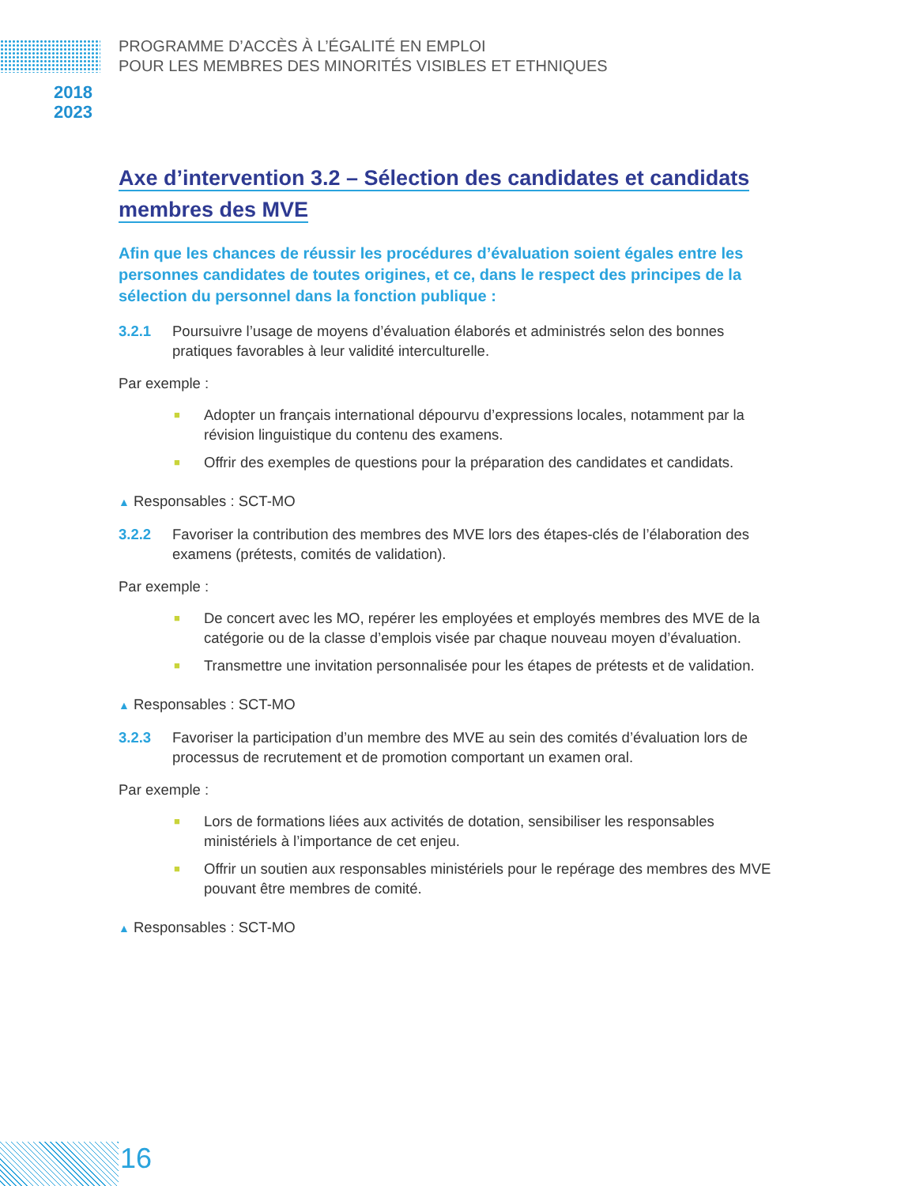PROGRAMME D’ACCÈS À L’ÉGALITÉ EN EMPLOI
POUR LES MEMBRES DES MINORITÉS VISIBLES ET ETHNIQUES
2018
2023
Axe d’intervention 3.2 – Sélection des candidates et candidats
membres des MVE
Afin que les chances de réussir les procédures d’évaluation soient égales entre les personnes candidates de toutes origines, et ce, dans le respect des principes de la sélection du personnel dans la fonction publique :
3.2.1 Poursuivre l’usage de moyens d’évaluation élaborés et administrés selon des bonnes pratiques favorables à leur validité interculturelle.
Par exemple :
■ Adopter un français international dépourvu d’expressions locales, notamment par la révision linguistique du contenu des examens.
■ Offrir des exemples de questions pour la préparation des candidates et candidats.
▲ Responsables : SCT-MO
3.2.2 Favoriser la contribution des membres des MVE lors des étapes-clés de l’élaboration des examens (prétests, comités de validation).
Par exemple :
■ De concert avec les MO, repérer les employées et employés membres des MVE de la catégorie ou de la classe d’emplois visée par chaque nouveau moyen d’évaluation.
■ Transmettre une invitation personnalisée pour les étapes de prétests et de validation.
▲ Responsables : SCT-MO
3.2.3 Favoriser la participation d’un membre des MVE au sein des comités d’évaluation lors de processus de recrutement et de promotion comportant un examen oral.
Par exemple :
■ Lors de formations liées aux activités de dotation, sensibiliser les responsables ministériels à l’importance de cet enjeu.
■ Offrir un soutien aux responsables ministériels pour le repérage des membres des MVE pouvant être membres de comité.
▲ Responsables : SCT-MO
16